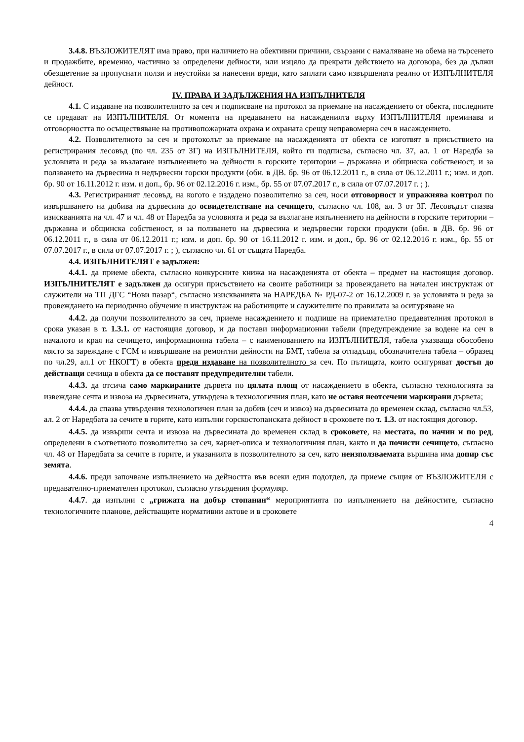3.4.8. ВЪЗЛОЖИТЕЛЯТ има право, при наличието на обективни причини, свързани с намаляване на обема на търсенето и продажбите, временно, частично за определени дейности, или изцяло да прекрати действието на договора, без да дължи обезщетение за пропуснати ползи и неустойки за нанесени вреди, като заплати само извършената реално от ИЗПЪЛНИТЕЛЯ дейност.
IV. ПРАВА И ЗАДЪЛЖЕНИЯ НА ИЗПЪЛНИТЕЛЯ
4.1. С издаване на позволителното за сеч и подписване на протокол за приемане на насаждението от обекта, последните се предават на ИЗПЪЛНИТЕЛЯ. От момента на предаването на насажденията върху ИЗПЪЛНИТЕЛЯ преминава и отговорността по осъществяване на противопожарната охрана и охраната срещу неправомерна сеч в насаждението.
4.2. Позволителното за сеч и протоколът за приемане на насажденията от обекта се изготвят в присъствието на регистрирания лесовъд (по чл. 235 от ЗГ) на ИЗПЪЛНИТЕЛЯ, който ги подписва, съгласно чл. 37, ал. 1 от Наредба за условията и реда за възлагане изпълнението на дейности в горските територии – държавна и общинска собственост, и за ползването на дървесина и недървесни горски продукти (обн. в ДВ. бр. 96 от 06.12.2011 г., в сила от 06.12.2011 г.; изм. и доп. бр. 90 от 16.11.2012 г. изм. и доп., бр. 96 от 02.12.2016 г. изм., бр. 55 от 07.07.2017 г., в сила от 07.07.2017 г. ; ).
4.3. Регистрираният лесовъд, на когото е издадено позволително за сеч, носи отговорност и упражнява контрол по извършването на добива на дървесина до освидетелстване на сечището, съгласно чл. 108, ал. 3 от ЗГ. Лесовъдът спазва изискванията на чл. 47 и чл. 48 от Наредба за условията и реда за възлагане изпълнението на дейности в горските територии – държавна и общинска собственост, и за ползването на дървесина и недървесни горски продукти (обн. в ДВ. бр. 96 от 06.12.2011 г., в сила от 06.12.2011 г.; изм. и доп. бр. 90 от 16.11.2012 г. изм. и доп., бр. 96 от 02.12.2016 г. изм., бр. 55 от 07.07.2017 г., в сила от 07.07.2017 г. ; ), съгласно чл. 61 от същата Наредба.
4.4. ИЗПЪЛНИТЕЛЯТ е задължен:
4.4.1. да приеме обекта, съгласно конкурсните книжа на насажденията от обекта – предмет на настоящия договор. ИЗПЪЛНИТЕЛЯТ е задължен да осигури присъствието на своите работници за провеждането на начален инструктаж от служители на ТП ДГС “Нови пазар“, съгласно изискванията на НАРЕДБА № РД-07-2 от 16.12.2009 г. за условията и реда за провеждането на периодично обучение и инструктаж на работниците и служителите по правилата за осигуряване на
4.4.2. да получи позволителното за сеч, приеме насаждението и подпише на приемателно предавателния протокол в срока указан в т. 1.3.1. от настоящия договор, и да постави информационни табели (предупреждение за водене на сеч в началото и края на сечището, информационна табела – с наименованието на ИЗПЪЛНИТЕЛЯ, табела указваща обособено място за зареждане с ГСМ и извършване на ремонтни дейности на БМТ, табела за отпадъци, обозначителна табела – образец по чл.29, ал.1 от НКОГТ) в обекта преди издаване на позволителното за сеч. По пътищата, които осигуряват достъп до действащи сечища в обекта да се поставят предупредителни табели.
4.4.3. да отсича само маркираните дървета по цялата площ от насаждението в обекта, съгласно технологията за извеждане сечта и извоза на дървесината, утвърдена в технологичния план, като не оставя неотсечени маркирани дървета;
4.4.4. да спазва утвърдения технологичен план за добив (сеч и извоз) на дървесината до временен склад, съгласно чл.53, ал. 2 от Наредбата за сечите в горите, като изпълни горскостопанската дейност в сроковете по т. 1.3. от настоящия договор.
4.4.5. да извърши сечта и извоза на дървесината до временен склад в сроковете, на местата, по начин и по ред, определени в съответното позволително за сеч, карнет-описа и технологичния план, както и да почисти сечището, съгласно чл. 48 от Наредбата за сечите в горите, и указанията в позволителното за сеч, като неизползваемата вършина има допир със земята.
4.4.6. преди започване изпълнението на дейността във всеки един подотдел, да приеме същия от ВЪЗЛОЖИТЕЛЯ с предавателно-приемателен протокол, съгласно утвърдения формуляр.
4.4.7. да изпълни с „грижата на добър стопанин“ мероприятията по изпълнението на дейностите, съгласно технологичните планове, действащите нормативни актове и в сроковете
4